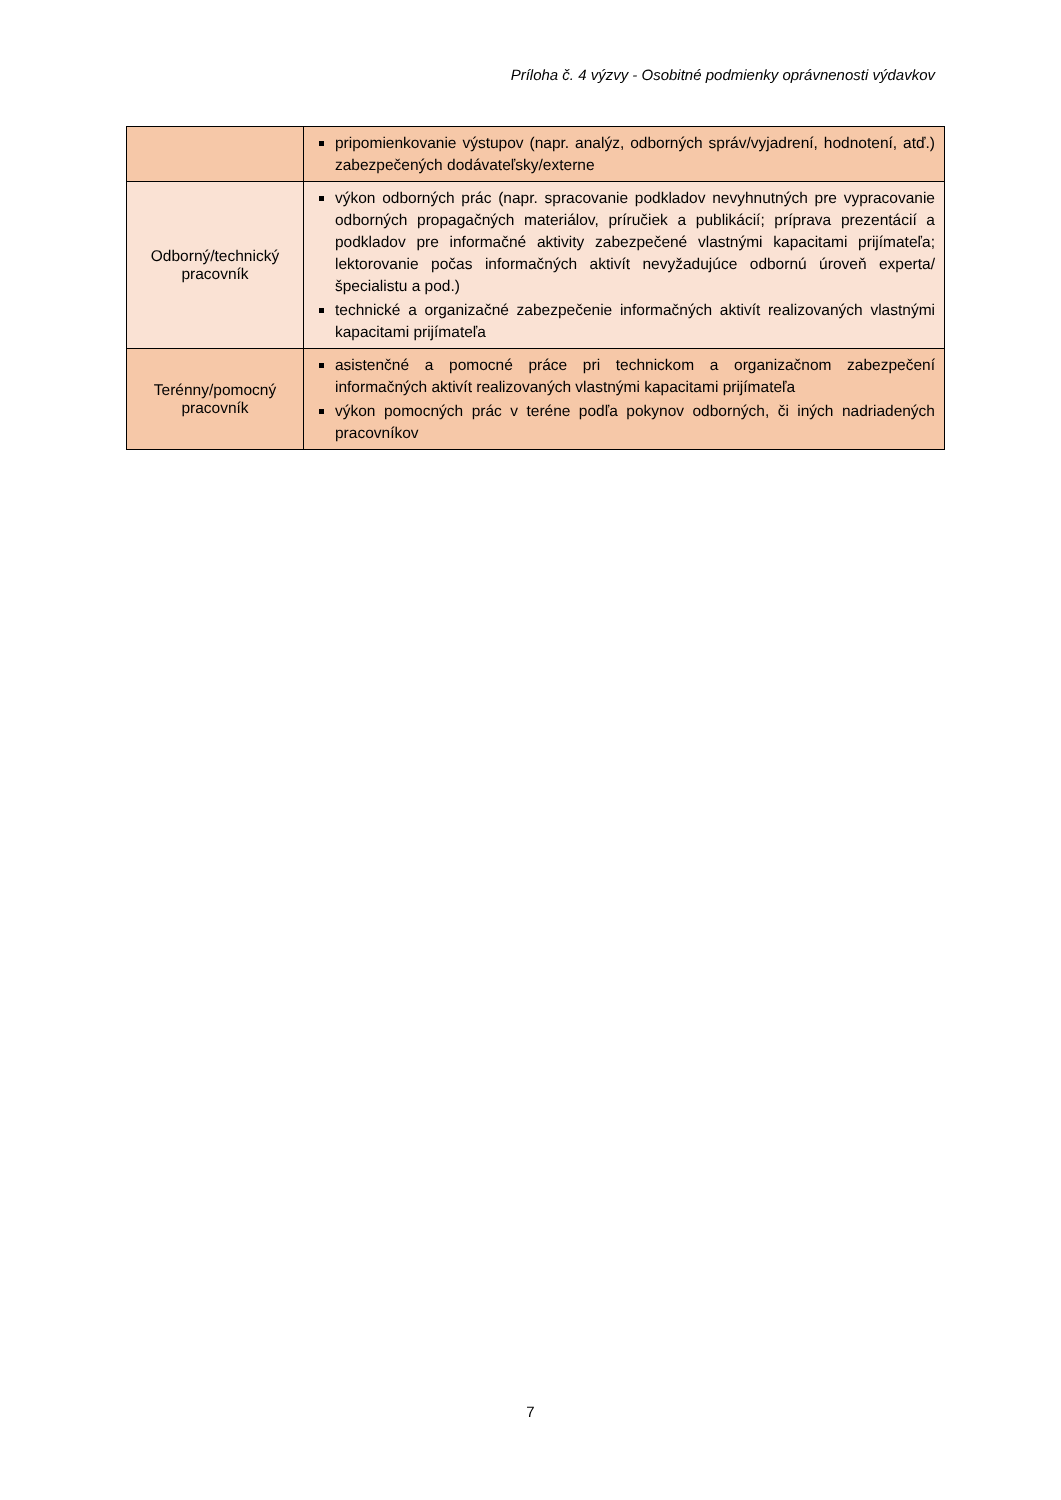Príloha č. 4 výzvy - Osobitné podmienky oprávnenosti výdavkov
| | pripomienkovanie výstupov (napr. analýz, odborných správ/vyjadrení, hodnotení, atď.) zabezpečených dodávateľsky/externe |
| Odborný/technický pracovník | výkon odborných prác (napr. spracovanie podkladov nevyhnutných pre vypracovanie odborných propagačných materiálov, príručiek a publikácií; príprava prezentácií a podkladov pre informačné aktivity zabezpečené vlastnými kapacitami prijímateľa; lektorovanie počas informačných aktivít nevyžadujúce odbornú úroveň experta/špecialistu a pod.) technické a organizačné zabezpečenie informačných aktivít realizovaných vlastnými kapacitami prijímateľa |
| Terénny/pomocný pracovník | asistenčné a pomocné práce pri technickom a organizačnom zabezpečení informačných aktivít realizovaných vlastnými kapacitami prijímateľa výkon pomocných prác v teréne podľa pokynov odborných, či iných nadriadených pracovníkov |
7